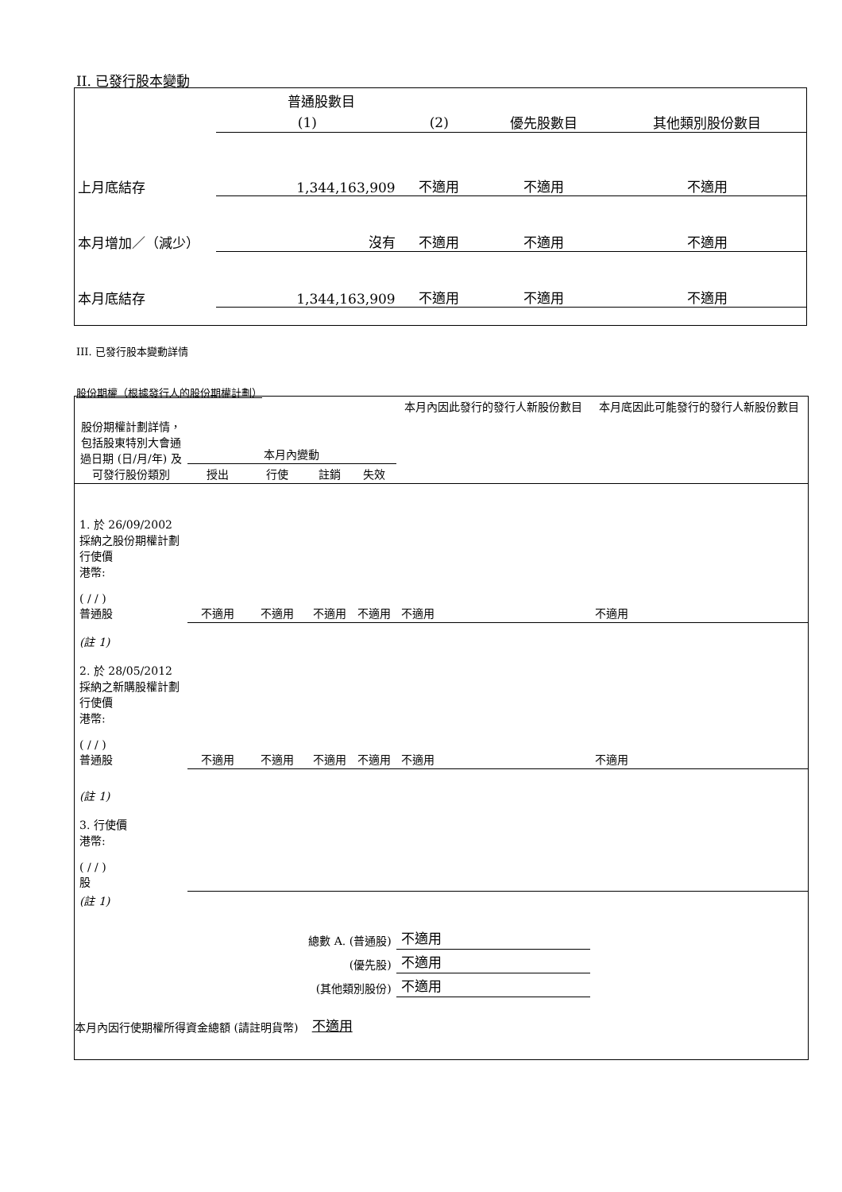II. 已發行股本變動
| | 普通股數目 | | | |
| | (1) | (2) | 優先股數目 | 其他類別股份數目 |
| 上月底結存 | 1,344,163,909 | 不適用 | 不適用 | 不適用 |
| 本月增加／（減少） | 沒有 | 不適用 | 不適用 | 不適用 |
| 本月底結存 | 1,344,163,909 | 不適用 | 不適用 | 不適用 |
III. 已發行股本變動詳情
股份期權（根據發行人的股份期權計劃）
| 股份期權計劃詳情，包括股東特別大會通過日期 (日/月/年) 及可發行股份類別 | 本月內變動 | | | | 本月內因此發行的發行人新股份數目 | 本月底因此可能發行的發行人新股份數目 |
| | 授出 | 行使 | 註銷 | 失效 | | |
| 1. 於 26/09/2002 採納之股份期權計劃 行使價 港幣: ( / / ) 普通股 | 不適用 | 不適用 | 不適用 | 不適用 | 不適用 | 不適用 |
| (註 1) 2. 於 28/05/2012 採納之新購股權計劃 行使價 港幣: ( / / ) 普通股 | 不適用 | 不適用 | 不適用 | 不適用 | 不適用 | 不適用 |
| (註 1) 3. 行使價 港幣: ( / / ) 股 | | | | | | |
| (註 1) | | | | | | |
| 總數 A. (普通股) | | | | | 不適用 | |
| (優先股) | | | | | 不適用 | |
| (其他類別股份) | | | | | 不適用 | |
| 本月內因行使期權所得資金總額 (請註明貨幣) | | | 不適用 | | | |